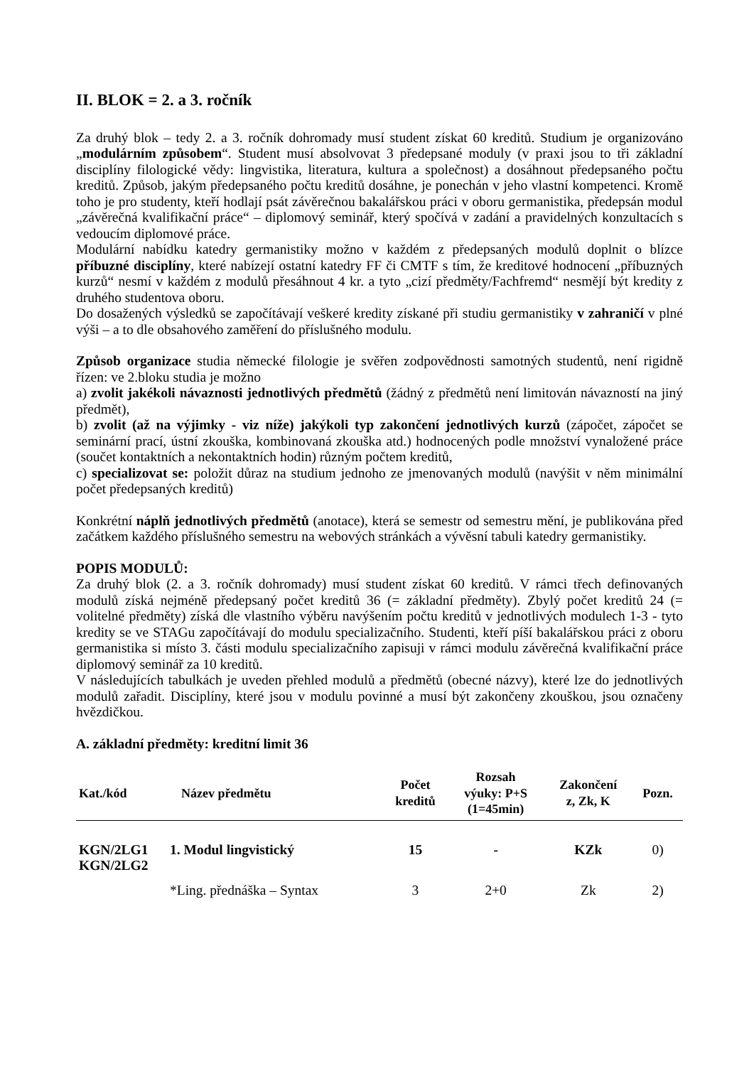II. BLOK = 2. a 3. ročník
Za druhý blok – tedy 2. a 3. ročník dohromady musí student získat 60 kreditů. Studium je organizováno „modulárním způsobem“. Student musí absolvovat 3 předepsané moduly (v praxi jsou to tři základní disciplíny filologické vědy: lingvistika, literatura, kultura a společnost) a dosáhnout předepsaného počtu kreditů. Způsob, jakým předepsaného počtu kreditů dosáhne, je ponechán v jeho vlastní kompetenci. Kromě toho je pro studenty, kteří hodlají psát závěrečnou bakalářskou práci v oboru germanistika, předepsán modul „závěrečná kvalifikační práce“ – diplomový seminář, který spočívá v zadání a pravidelných konzultacích s vedoucím diplomové práce.
Modulární nabídku katedry germanistiky možno v každém z předepsaných modulů doplnit o blízce příbuzné disciplíny, které nabízejí ostatní katedry FF či CMTF s tím, že kreditové hodnocení „příbuzných kurzů“ nesmí v každém z modulů přesáhnout 4 kr. a tyto „cizí předměty/Fachfremd“ nesmějí být kredity z druhého studentova oboru.
Do dosažených výsledků se započítávají veškeré kredity získané při studiu germanistiky v zahraničí v plné výši – a to dle obsahového zaměření do příslušného modulu.
Způsob organizace studia německé filologie je svěřen zodpovědnosti samotných studentů, není rigidně řízen: ve 2.bloku studia je možno
a) zvolit jakékoli návaznosti jednotlivých předmětů (žádný z předmětů není limitován návazností na jiný předmět),
b) zvolit (až na výjimky - viz níže) jakýkoli typ zakončení jednotlivých kurzů (zápočet, zápočet se seminární prací, ústní zkouška, kombinovaná zkouška atd.) hodnocených podle množství vynaložené práce (součet kontaktních a nekontaktních hodin) různým počtem kreditů,
c) specializovat se: položit důraz na studium jednoho ze jmenovaných modulů (navýšit v něm minimální počet předepsaných kreditů)
Konkrétní náplň jednotlivých předmětů (anotace), která se semestr od semestru mění, je publikována před začátkem každého příslušného semestru na webových stránkách a vývěsní tabuli katedry germanistiky.
POPIS MODULŮ:
Za druhý blok (2. a 3. ročník dohromady) musí student získat 60 kreditů. V rámci třech definovaných modulů získá nejméně předepsaný počet kreditů 36 (= základní předměty). Zbylý počet kreditů 24 (= volitelné předměty) získá dle vlastního výběru navýšením počtu kreditů v jednotlivých modulech 1-3 - tyto kredity se ve STAGu započítávají do modulu specializačního. Studenti, kteří píší bakalářskou práci z oboru germanistika si místo 3. části modulu specializačního zapisuji v rámci modulu závěrečná kvalifikační práce diplomový seminář za 10 kreditů.
V následujících tabulkách je uveden přehled modulů a předmětů (obecné názvy), které lze do jednotlivých modulů zařadit. Disciplíny, které jsou v modulu povinné a musí být zakončeny zkouškou, jsou označeny hvězdičkou.
A. základní předměty: kreditní limit 36
| Kat./kód | Název předmětu | Počet kreditů | Rozsah výuky: P+S (1=45min) | Zakončení z, Zk, K | Pozn. |
| --- | --- | --- | --- | --- | --- |
| KGN/2LG1 KGN/2LG2 | 1. Modul lingvistický | 15 | - | KZk | 0) |
| | *Ling. přednáška – Syntax | 3 | 2+0 | Zk | 2) |